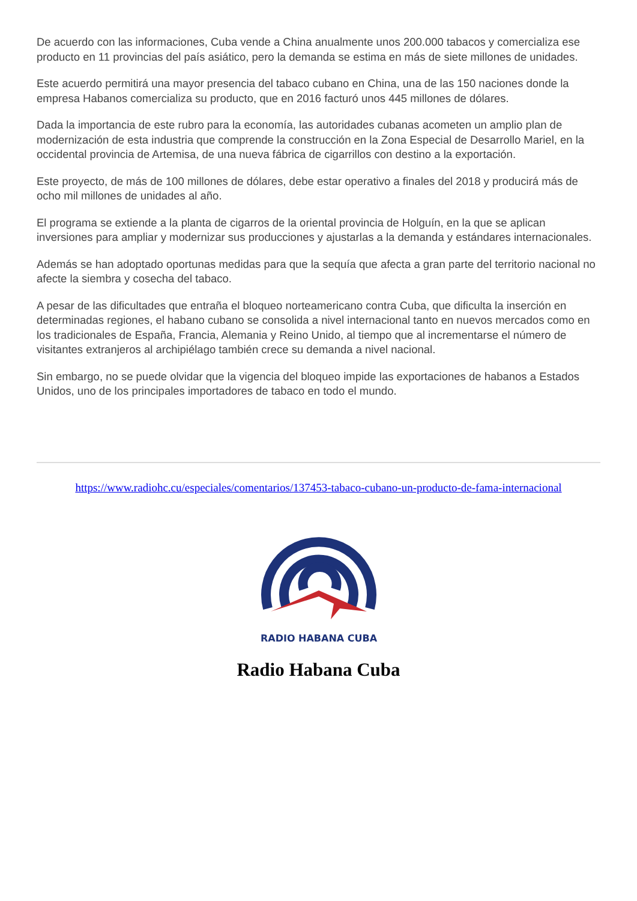De acuerdo con las informaciones, Cuba vende a China anualmente unos 200.000 tabacos y comercializa ese producto en 11 provincias del país asiático, pero la demanda se estima en más de siete millones de unidades.
Este acuerdo permitirá una mayor presencia del tabaco cubano en China, una de las 150 naciones donde la empresa Habanos comercializa su producto, que en 2016 facturó unos 445 millones de dólares.
Dada la importancia de este rubro para la economía, las autoridades cubanas acometen un amplio plan de modernización de esta industria que comprende la construcción en la Zona Especial de Desarrollo Mariel, en la occidental provincia de Artemisa, de una nueva fábrica de cigarrillos con destino a la exportación.
Este proyecto, de más de 100 millones de dólares, debe estar operativo a finales del 2018 y producirá más de ocho mil millones de unidades al año.
El programa se extiende a la planta de cigarros de la oriental provincia de Holguín, en la que se aplican inversiones para ampliar y modernizar sus producciones y ajustarlas a la demanda y estándares internacionales.
Además se han adoptado oportunas medidas para que la sequía que afecta a gran parte del territorio nacional no afecte la siembra y cosecha del tabaco.
A pesar de las dificultades que entraña el bloqueo norteamericano contra Cuba, que dificulta la inserción en determinadas regiones, el habano cubano se consolida a nivel internacional tanto en nuevos mercados como en los tradicionales de España, Francia, Alemania y Reino Unido, al tiempo que al incrementarse el número de visitantes extranjeros al archipiélago también crece su demanda a nivel nacional.
Sin embargo, no se puede olvidar que la vigencia del bloqueo impide las exportaciones de habanos a Estados Unidos, uno de los principales importadores de tabaco en todo el mundo.
https://www.radiohc.cu/especiales/comentarios/137453-tabaco-cubano-un-producto-de-fama-internacional
RADIO HABANA CUBA
Radio Habana Cuba